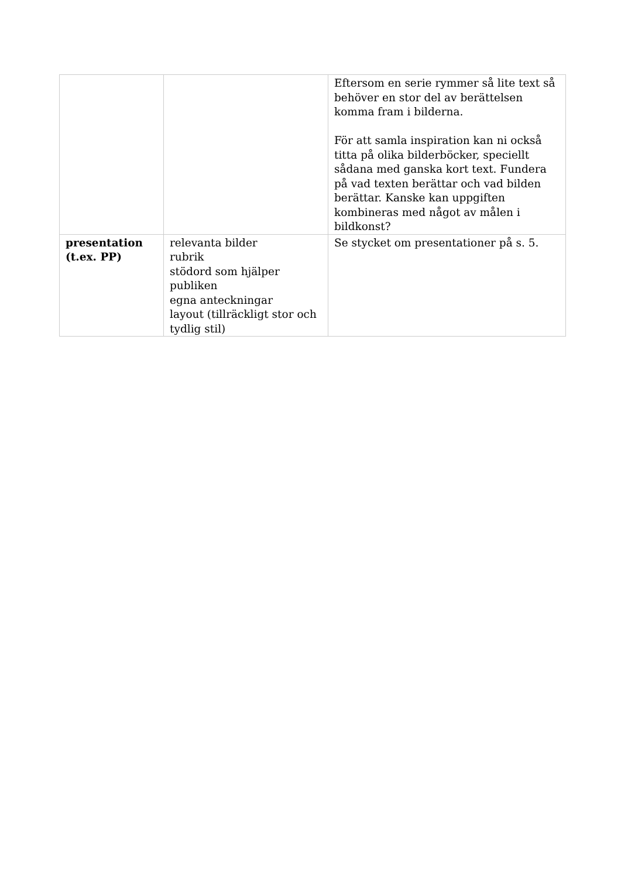| | | Eftersom en serie rymmer så lite text så behöver en stor del av berättelsen komma fram i bilderna. För att samla inspiration kan ni också titta på olika bilderböcker, speciellt sådana med ganska kort text. Fundera på vad texten berättar och vad bilden berättar. Kanske kan uppgiften kombineras med något av målen i bildkonst? |
| presentation (t.ex. PP) | relevanta bilder rubrik stödord som hjälper publiken egna anteckningar layout (tillräckligt stor och tydlig stil) | Se stycket om presentationer på s. 5. |